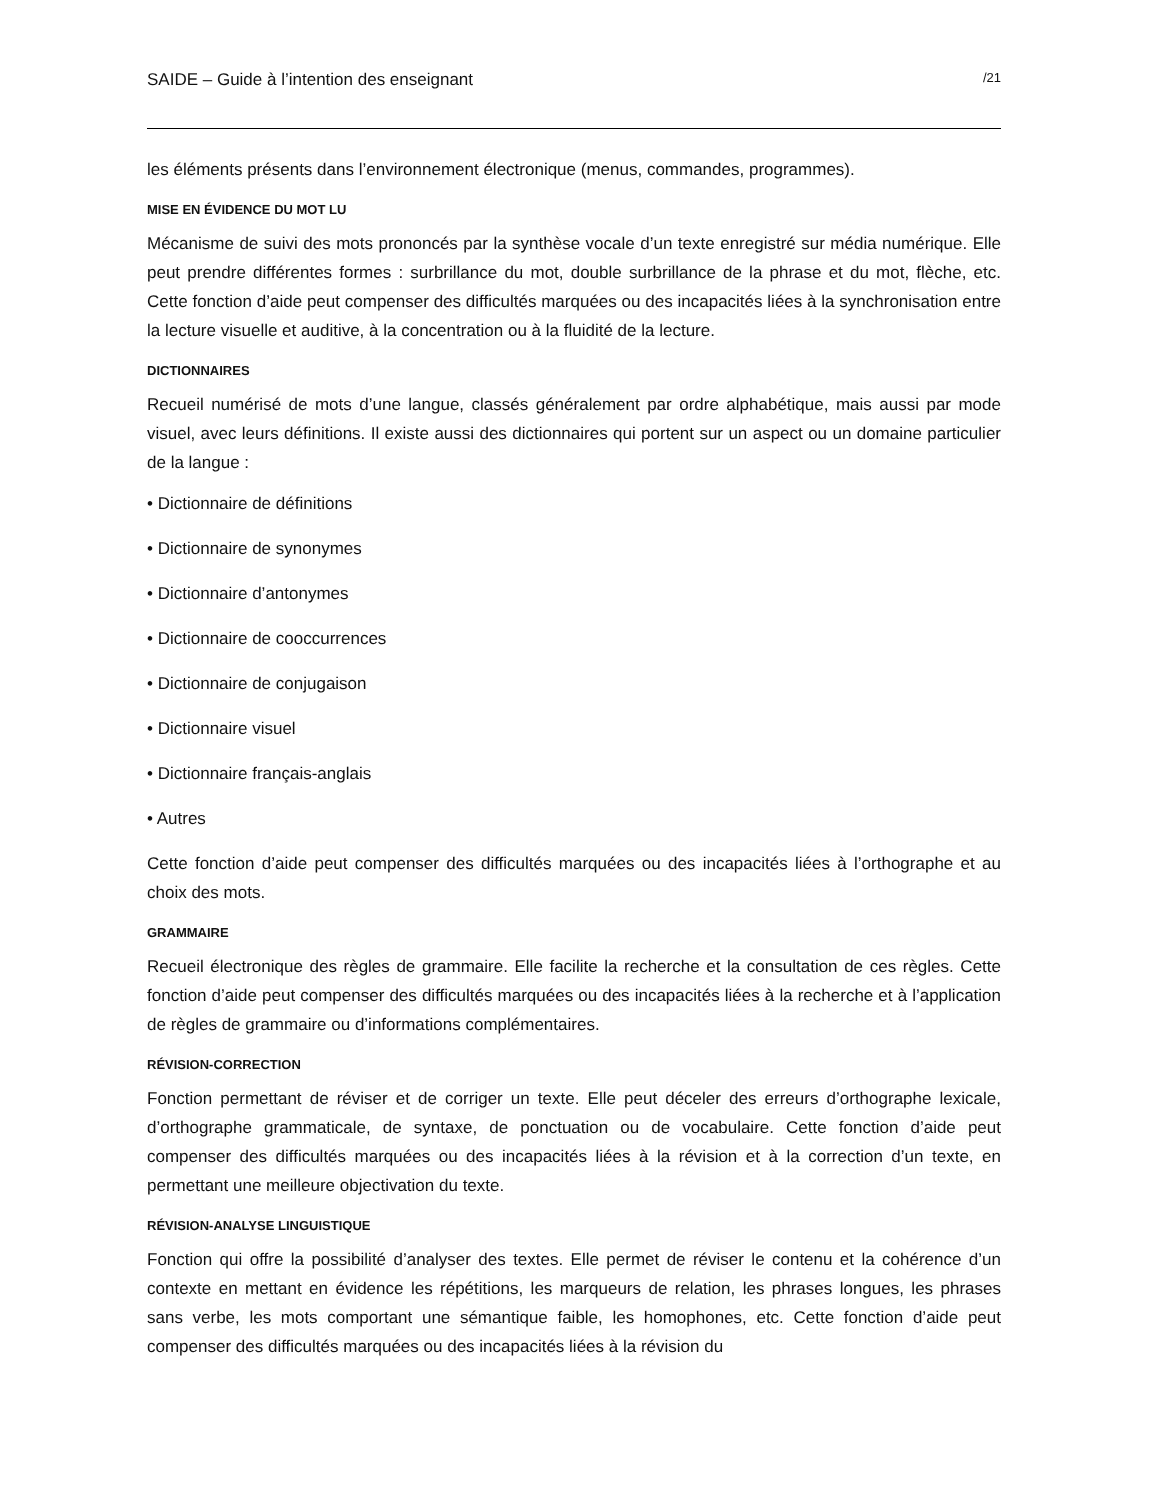SAIDE – Guide à l’intention des enseignant /21
les éléments présents dans l’environnement électronique (menus, commandes, programmes).
MISE EN ÉVIDENCE DU MOT LU
Mécanisme de suivi des mots prononcés par la synthèse vocale d’un texte enregistré sur média numérique. Elle peut prendre différentes formes : surbrillance du mot, double surbrillance de la phrase et du mot, flèche, etc. Cette fonction d’aide peut compenser des difficultés marquées ou des incapacités liées à la synchronisation entre la lecture visuelle et auditive, à la concentration ou à la fluidité de la lecture.
DICTIONNAIRES
Recueil numérisé de mots d’une langue, classés généralement par ordre alphabétique, mais aussi par mode visuel, avec leurs définitions. Il existe aussi des dictionnaires qui portent sur un aspect ou un domaine particulier de la langue :
• Dictionnaire de définitions
• Dictionnaire de synonymes
• Dictionnaire d’antonymes
• Dictionnaire de cooccurrences
• Dictionnaire de conjugaison
• Dictionnaire visuel
• Dictionnaire français-anglais
• Autres
Cette fonction d’aide peut compenser des difficultés marquées ou des incapacités liées à l’orthographe et au choix des mots.
GRAMMAIRE
Recueil électronique des règles de grammaire. Elle facilite la recherche et la consultation de ces règles. Cette fonction d’aide peut compenser des difficultés marquées ou des incapacités liées à la recherche et à l’application de règles de grammaire ou d’informations complémentaires.
RÉVISION-CORRECTION
Fonction permettant de réviser et de corriger un texte. Elle peut déceler des erreurs d’orthographe lexicale, d’orthographe grammaticale, de syntaxe, de ponctuation ou de vocabulaire. Cette fonction d’aide peut compenser des difficultés marquées ou des incapacités liées à la révision et à la correction d’un texte, en permettant une meilleure objectivation du texte.
RÉVISION-ANALYSE LINGUISTIQUE
Fonction qui offre la possibilité d’analyser des textes. Elle permet de réviser le contenu et la cohérence d’un contexte en mettant en évidence les répétitions, les marqueurs de relation, les phrases longues, les phrases sans verbe, les mots comportant une sémantique faible, les homophones, etc. Cette fonction d’aide peut compenser des difficultés marquées ou des incapacités liées à la révision du